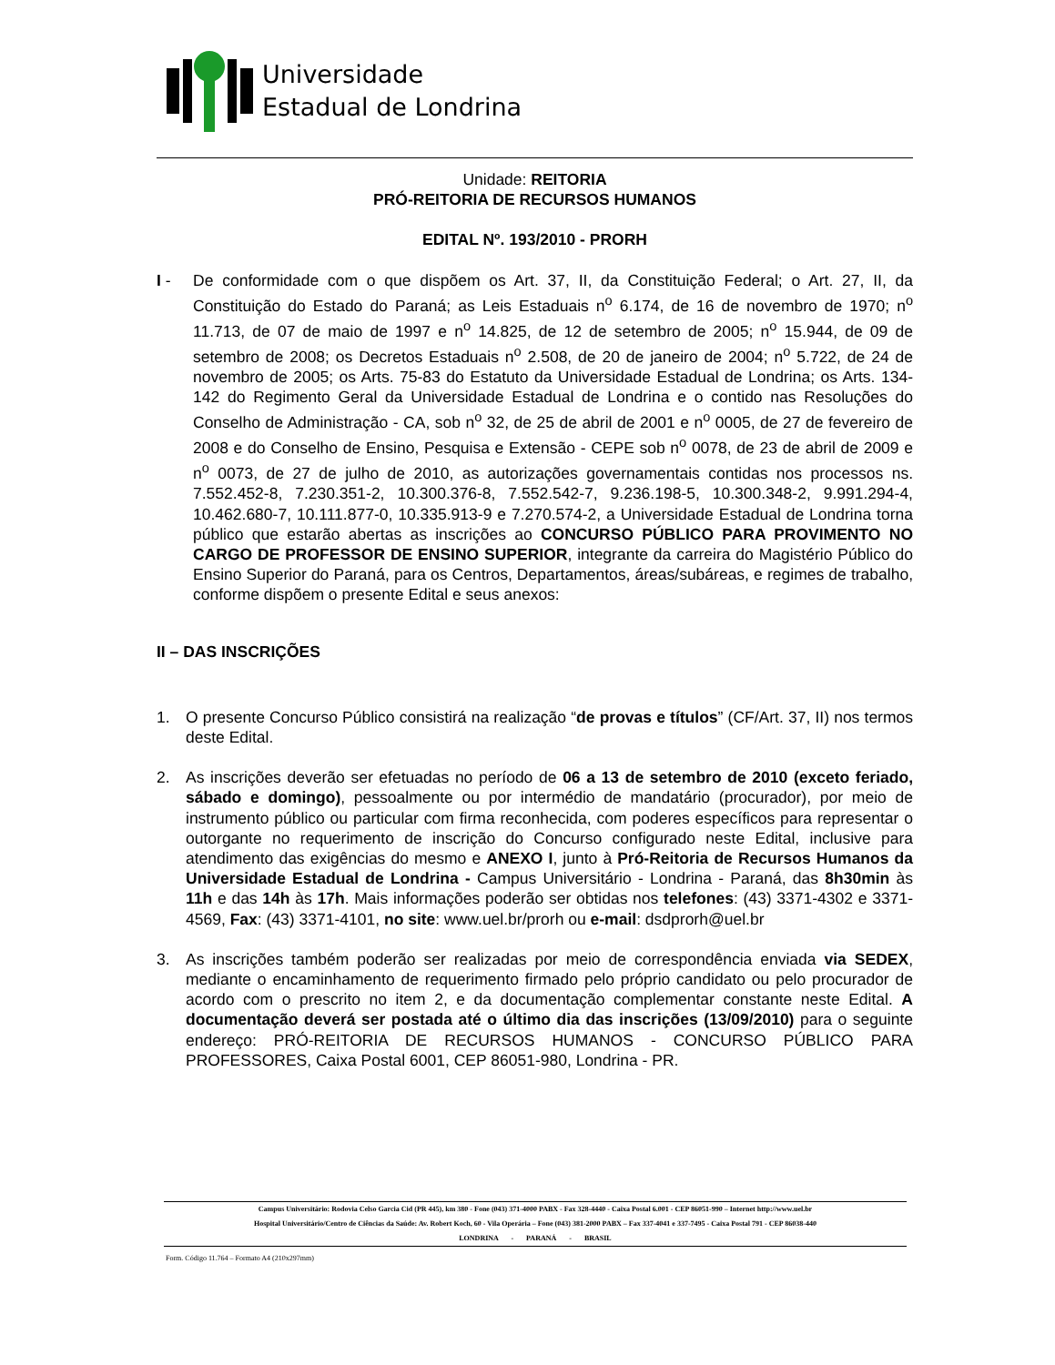Universidade
Estadual de Londrina
Unidade: REITORIA
PRÓ-REITORIA DE RECURSOS HUMANOS
EDITAL Nº. 193/2010 - PRORH
I - De conformidade com o que dispõem os Art. 37, II, da Constituição Federal; o Art. 27, II, da Constituição do Estado do Paraná; as Leis Estaduais n<sup>o</sup> 6.174, de 16 de novembro de 1970; n<sup>o</sup> 11.713, de 07 de maio de 1997 e n<sup>o</sup> 14.825, de 12 de setembro de 2005; n<sup>o</sup> 15.944, de 09 de setembro de 2008; os Decretos Estaduais n<sup>o</sup> 2.508, de 20 de janeiro de 2004; n<sup>o</sup> 5.722, de 24 de novembro de 2005; os Arts. 75-83 do Estatuto da Universidade Estadual de Londrina; os Arts. 134-142 do Regimento Geral da Universidade Estadual de Londrina e o contido nas Resoluções do Conselho de Administração - CA, sob n<sup>o</sup> 32, de 25 de abril de 2001 e n<sup>o</sup> 0005, de 27 de fevereiro de 2008 e do Conselho de Ensino, Pesquisa e Extensão - CEPE sob n<sup>o</sup> 0078, de 23 de abril de 2009 e n<sup>o</sup> 0073, de 27 de julho de 2010, as autorizações governamentais contidas nos processos ns. 7.552.452-8, 7.230.351-2, 10.300.376-8, 7.552.542-7, 9.236.198-5, 10.300.348-2, 9.991.294-4, 10.462.680-7, 10.111.877-0, 10.335.913-9 e 7.270.574-2, a Universidade Estadual de Londrina torna público que estarão abertas as inscrições ao CONCURSO PÚBLICO PARA PROVIMENTO NO CARGO DE PROFESSOR DE ENSINO SUPERIOR, integrante da carreira do Magistério Público do Ensino Superior do Paraná, para os Centros, Departamentos, áreas/subáreas, e regimes de trabalho, conforme dispõem o presente Edital e seus anexos:
II – DAS INSCRIÇÕES
1. O presente Concurso Público consistirá na realização “de provas e títulos” (CF/Art. 37, II) nos termos deste Edital.
2. As inscrições deverão ser efetuadas no período de 06 a 13 de setembro de 2010 (exceto feriado, sábado e domingo), pessoalmente ou por intermédio de mandatário (procurador), por meio de instrumento público ou particular com firma reconhecida, com poderes específicos para representar o outorgante no requerimento de inscrição do Concurso configurado neste Edital, inclusive para atendimento das exigências do mesmo e ANEXO I, junto à Pró-Reitoria de Recursos Humanos da Universidade Estadual de Londrina - Campus Universitário - Londrina - Paraná, das 8h30min às 11h e das 14h às 17h. Mais informações poderão ser obtidas nos telefones: (43) 3371-4302 e 3371-4569, Fax: (43) 3371-4101, no site: www.uel.br/prorh ou e-mail: dsdprorh@uel.br
3. As inscrições também poderão ser realizadas por meio de correspondência enviada via SEDEX, mediante o encaminhamento de requerimento firmado pelo próprio candidato ou pelo procurador de acordo com o prescrito no item 2, e da documentação complementar constante neste Edital. A documentação deverá ser postada até o último dia das inscrições (13/09/2010) para o seguinte endereço: PRÓ-REITORIA DE RECURSOS HUMANOS - CONCURSO PÚBLICO PARA PROFESSORES, Caixa Postal 6001, CEP 86051-980, Londrina - PR.
Campus Universitário: Rodovia Celso Garcia Cid (PR 445), km 380 - Fone (043) 371-4000 PABX - Fax 328-4440 - Caixa Postal 6.001 - CEP 86051-990 – Internet http://www.uel.br
Hospital Universitário/Centro de Ciências da Saúde: Av. Robert Koch, 60 - Vila Operária – Fone (043) 381-2000 PABX – Fax 337-4041 e 337-7495 - Caixa Postal 791 - CEP 86038-440
LONDRINA - PARANÁ - BRASIL
Form. Código 11.764 – Formato A4 (210x297mm)